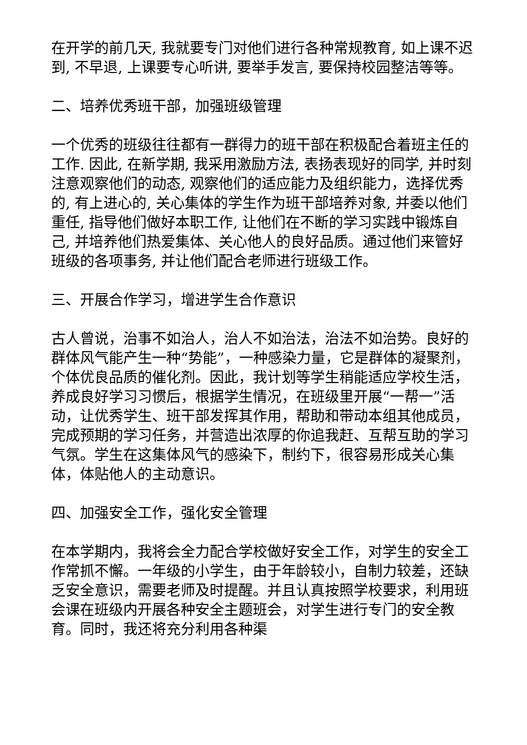在开学的前几天, 我就要专门对他们进行各种常规教育, 如上课不迟到, 不早退, 上课要专心听讲, 要举手发言, 要保持校园整洁等等。
二、培养优秀班干部，加强班级管理
一个优秀的班级往往都有一群得力的班干部在积极配合着班主任的工作. 因此, 在新学期, 我采用激励方法, 表扬表现好的同学, 并时刻注意观察他们的动态, 观察他们的适应能力及组织能力，选择优秀的, 有上进心的, 关心集体的学生作为班干部培养对象, 并委以他们重任, 指导他们做好本职工作, 让他们在不断的学习实践中锻炼自己, 并培养他们热爱集体、关心他人的良好品质。通过他们来管好班级的各项事务, 并让他们配合老师进行班级工作。
三、开展合作学习，增进学生合作意识
古人曾说，治事不如治人，治人不如治法，治法不如治势。良好的群体风气能产生一种“势能”，一种感染力量，它是群体的凝聚剂，个体优良品质的催化剂。因此，我计划等学生稍能适应学校生活，养成良好学习习惯后，根据学生情况，在班级里开展“一帮一”活动，让优秀学生、班干部发挥其作用，帮助和带动本组其他成员，完成预期的学习任务，并营造出浓厚的你追我赶、互帮互助的学习气氛。学生在这集体风气的感染下，制约下，很容易形成关心集体，体贴他人的主动意识。
四、加强安全工作，强化安全管理
在本学期内，我将会全力配合学校做好安全工作，对学生的安全工作常抓不懈。一年级的小学生，由于年龄较小，自制力较差，还缺乏安全意识，需要老师及时提醒。并且认真按照学校要求，利用班会课在班级内开展各种安全主题班会，对学生进行专门的安全教育。同时，我还将充分利用各种渠